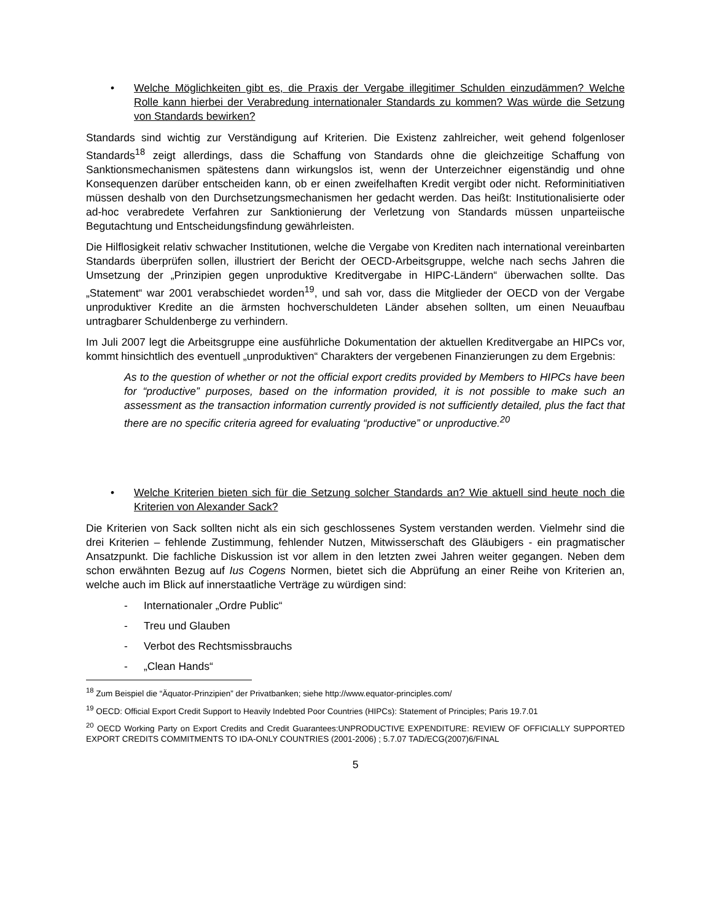• Welche Möglichkeiten gibt es, die Praxis der Vergabe illegitimer Schulden einzudämmen? Welche Rolle kann hierbei der Verabredung internationaler Standards zu kommen? Was würde die Setzung von Standards bewirken?
Standards sind wichtig zur Verständigung auf Kriterien. Die Existenz zahlreicher, weit gehend folgenloser Standards<sup>18</sup> zeigt allerdings, dass die Schaffung von Standards ohne die gleichzeitige Schaffung von Sanktionsmechanismen spätestens dann wirkungslos ist, wenn der Unterzeichner eigenständig und ohne Konsequenzen darüber entscheiden kann, ob er einen zweifelhaften Kredit vergibt oder nicht. Reforminitiativen müssen deshalb von den Durchsetzungsmechanismen her gedacht werden. Das heißt: Institutionalisierte oder ad-hoc verabredete Verfahren zur Sanktionierung der Verletzung von Standards müssen unparteiische Begutachtung und Entscheidungsfindung gewährleisten.
Die Hilflosigkeit relativ schwacher Institutionen, welche die Vergabe von Krediten nach international vereinbarten Standards überprüfen sollen, illustriert der Bericht der OECD-Arbeitsgruppe, welche nach sechs Jahren die Umsetzung der „Prinzipien gegen unproduktive Kreditvergabe in HIPC-Ländern“ überwachen sollte. Das „Statement“ war 2001 verabschiedet worden<sup>19</sup>, und sah vor, dass die Mitglieder der OECD von der Vergabe unproduktiver Kredite an die ärmsten hochverschuldeten Länder absehen sollten, um einen Neuaufbau untragbarer Schuldenberge zu verhindern.
Im Juli 2007 legt die Arbeitsgruppe eine ausführliche Dokumentation der aktuellen Kreditvergabe an HIPCs vor, kommt hinsichtlich des eventuell „unproduktiven“ Charakters der vergebenen Finanzierungen zu dem Ergebnis:
As to the question of whether or not the official export credits provided by Members to HIPCs have been for “productive” purposes, based on the information provided, it is not possible to make such an assessment as the transaction information currently provided is not sufficiently detailed, plus the fact that there are no specific criteria agreed for evaluating “productive” or unproductive.<sup>20</sup>
• Welche Kriterien bieten sich für die Setzung solcher Standards an? Wie aktuell sind heute noch die Kriterien von Alexander Sack?
Die Kriterien von Sack sollten nicht als ein sich geschlossenes System verstanden werden. Vielmehr sind die drei Kriterien – fehlende Zustimmung, fehlender Nutzen, Mitwisserschaft des Gläubigers - ein pragmatischer Ansatzpunkt. Die fachliche Diskussion ist vor allem in den letzten zwei Jahren weiter gegangen. Neben dem schon erwähnten Bezug auf Ius Cogens Normen, bietet sich die Abprüfung an einer Reihe von Kriterien an, welche auch im Blick auf innerstaatliche Verträge zu würdigen sind:
- Internationaler „Ordre Public“
- Treu und Glauben
- Verbot des Rechtsmissbrauchs
- „Clean Hands“
<sup>18</sup> Zum Beispiel die “Äquator-Prinzipien” der Privatbanken; siehe http://www.equator-principles.com/
<sup>19</sup> OECD: Official Export Credit Support to Heavily Indebted Poor Countries (HIPCs): Statement of Principles; Paris 19.7.01
<sup>20</sup> OECD Working Party on Export Credits and Credit Guarantees:UNPRODUCTIVE EXPENDITURE: REVIEW OF OFFICIALLY SUPPORTED EXPORT CREDITS COMMITMENTS TO IDA-ONLY COUNTRIES (2001-2006) ; 5.7.07 TAD/ECG(2007)6/FINAL
5